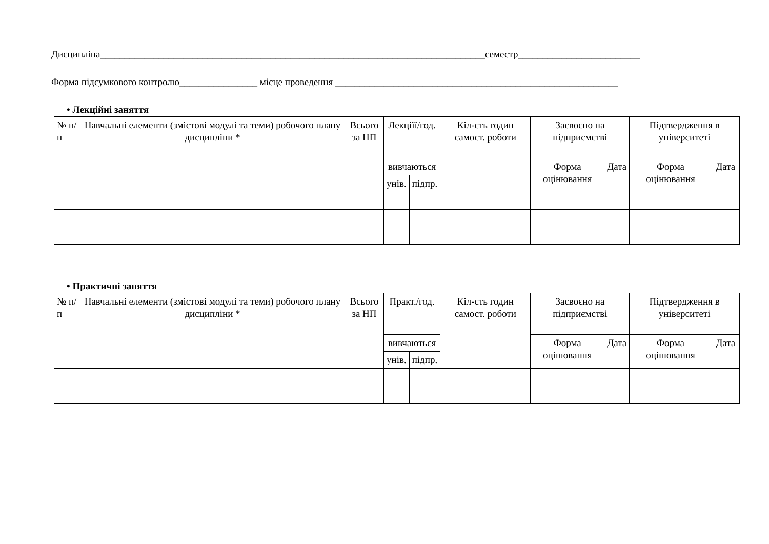Дисципліна_______________________________________________________________________________семестр_________________________
Форма підсумкового контролю________________ місце проведення __________________________________________________________
• Лекційні заняття
| № п/п | Навчальні елементи (змістові модулі та теми) робочого плану дисципліни * | Всього за НП | Лекціїї/год. | | Кіл-сть годин самост. роботи | Засвоєно на підприємстві | | Підтвердження в університеті | |
| | | | вивчаються | | | Форма оцінювання | Дата | Форма оцінювання | Дата |
| | | | унів. | підпр. | | | | | |
• Практичні заняття
| № п/п | Навчальні елементи (змістові модулі та теми) робочого плану дисципліни * | Всього за НП | Практ./год. | | Кіл-сть годин самост. роботи | Засвоєно на підприємстві | | Підтвердження в університеті | |
| | | | вивчаються | | | Форма оцінювання | Дата | Форма оцінювання | Дата |
| | | | унів. | підпр. | | | | | |